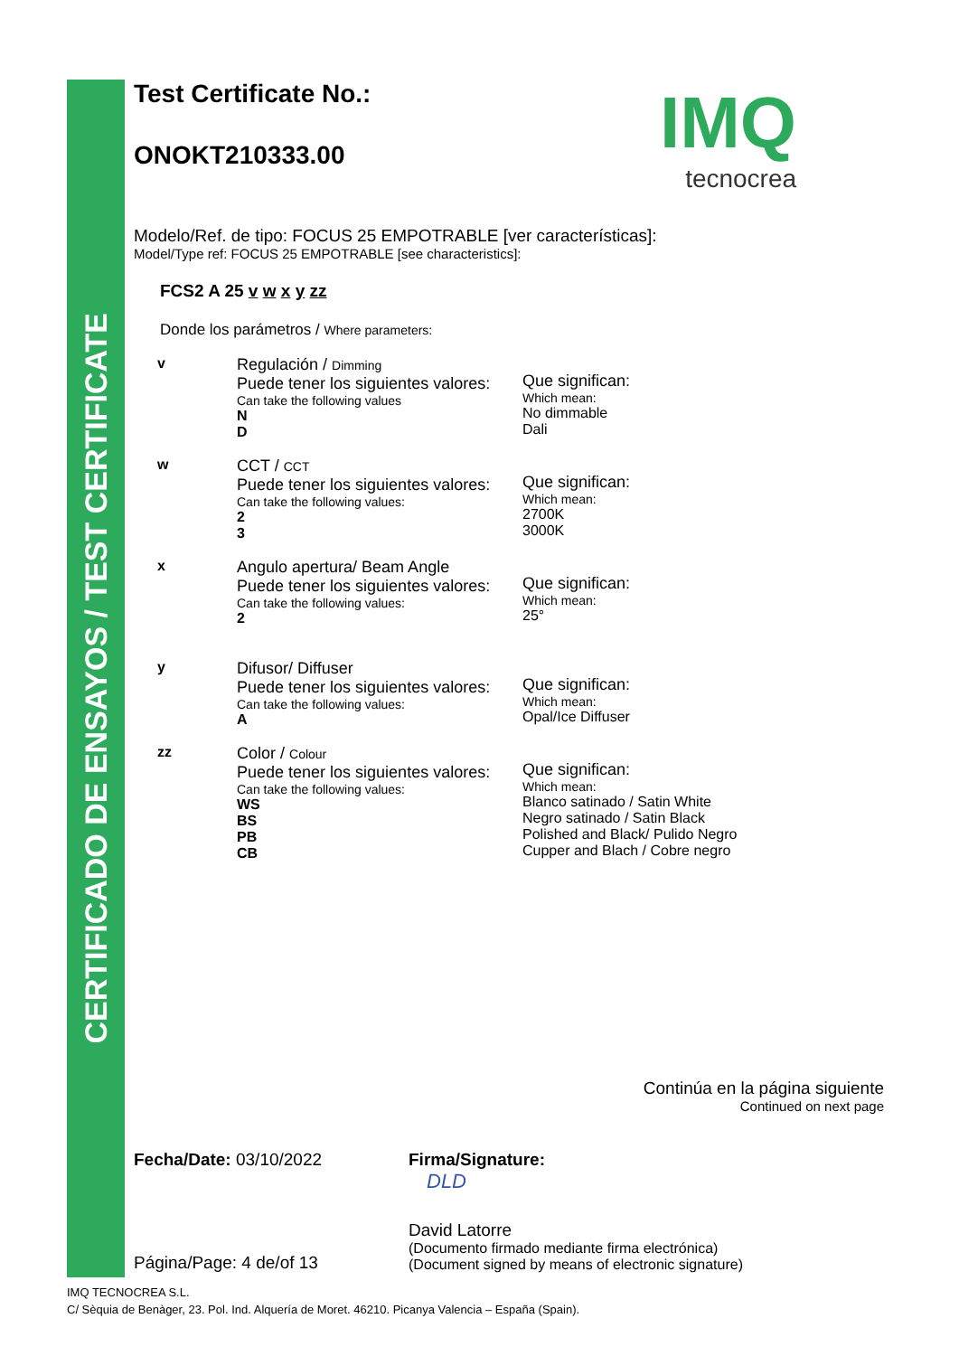CERTIFICADO DE ENSAYOS / TEST CERTIFICATE
IMQ
tecnocrea
Test Certificate No.:
ONOKT210333.00
Modelo/Ref. de tipo: FOCUS 25 EMPOTRABLE [ver características]:
Model/Type ref: FOCUS 25 EMPOTRABLE [see characteristics]:
FCS2 A 25 v w x y zz
Donde los parámetros / Where parameters:
v Regulación / Dimming
Puede tener los siguientes valores:
Can take the following values
N
D
Que significan:
Which mean:
No dimmable
Dali
w CCT / CCT
Puede tener los siguientes valores:
Can take the following values:
2
3
Que significan:
Which mean:
2700K
3000K
x Angulo apertura/ Beam Angle
Puede tener los siguientes valores:
Can take the following values:
2
Que significan:
Which mean:
25°
y Difusor/ Diffuser
Puede tener los siguientes valores:
Can take the following values:
A
Que significan:
Which mean:
Opal/Ice Diffuser
zz Color / Colour
Puede tener los siguientes valores:
Can take the following values:
WS
BS
PB
CB
Que significan:
Which mean:
Blanco satinado / Satin White
Negro satinado / Satin Black
Polished and Black/ Pulido Negro
Cupper and Blach / Cobre negro
Continúa en la página siguiente
Continued on next page
Fecha/Date: 03/10/2022
Página/Page: 4 de/of 13
Firma/Signature:
DLD
David Latorre
(Documento firmado mediante firma electrónica)
(Document signed by means of electronic signature)
IMQ TECNOCREA S.L.
C/ Sèquia de Benàger, 23. Pol. Ind. Alquería de Moret. 46210. Picanya Valencia – España (Spain).